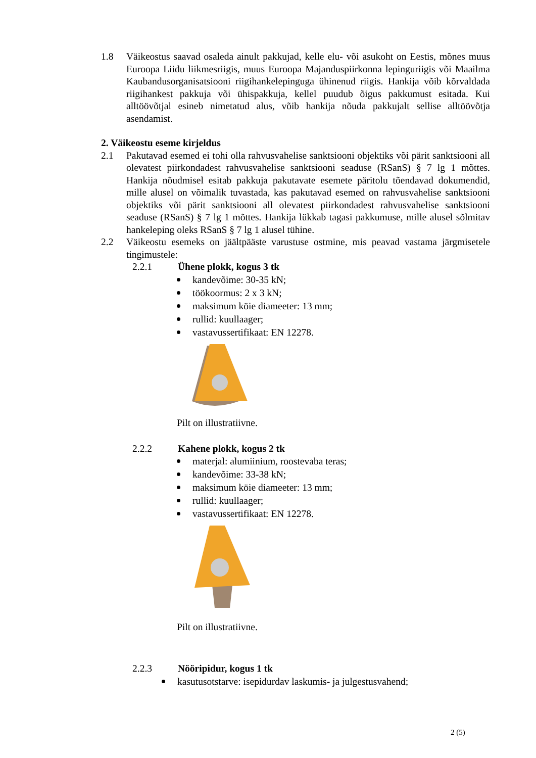1.8 Väikeostus saavad osaleda ainult pakkujad, kelle elu- või asukoht on Eestis, mõnes muus Euroopa Liidu liikmesriigis, muus Euroopa Majanduspiirkonna lepinguriigis või Maailma Kaubandusorganisatsiooni riigihankelepinguga ühinenud riigis. Hankija võib kõrvaldada riigihankest pakkuja või ühispakkuja, kellel puudub õigus pakkumust esitada. Kui alltöövõtjal esineb nimetatud alus, võib hankija nõuda pakkujalt sellise alltöövõtja asendamist.
2. Väikeostu eseme kirjeldus
2.1 Pakutavad esemed ei tohi olla rahvusvahelise sanktsiooni objektiks või pärit sanktsiooni all olevatest piirkondadest rahvusvahelise sanktsiooni seaduse (RSanS) § 7 lg 1 mõttes. Hankija nõudmisel esitab pakkuja pakutavate esemete päritolu tõendavad dokumendid, mille alusel on võimalik tuvastada, kas pakutavad esemed on rahvusvahelise sanktsiooni objektiks või pärit sanktsiooni all olevatest piirkondadest rahvusvahelise sanktsiooni seaduse (RSanS) § 7 lg 1 mõttes. Hankija lükkab tagasi pakkumuse, mille alusel sõlmitav hankeleping oleks RSanS § 7 lg 1 alusel tühine.
2.2 Väikeostu esemeks on jäältpääste varustuse ostmine, mis peavad vastama järgmisetele tingimustele:
2.2.1 Ühene plokk, kogus 3 tk
kandevõime: 30-35 kN;
töökoormus: 2 x 3 kN;
maksimum köie diameeter: 13 mm;
rullid: kuullaager;
vastavussertifikaat: EN 12278.
Pilt on illustratiivne.
2.2.2 Kahene plokk, kogus 2 tk
materjal: alumiinium, roostevaba teras;
kandevõime: 33-38 kN;
maksimum köie diameeter: 13 mm;
rullid: kuullaager;
vastavussertifikaat: EN 12278.
Pilt on illustratiivne.
2.2.3 Nööripidur, kogus 1 tk
kasutusotstarve: isepidurdav laskumis- ja julgestusvahend;
2 (5)